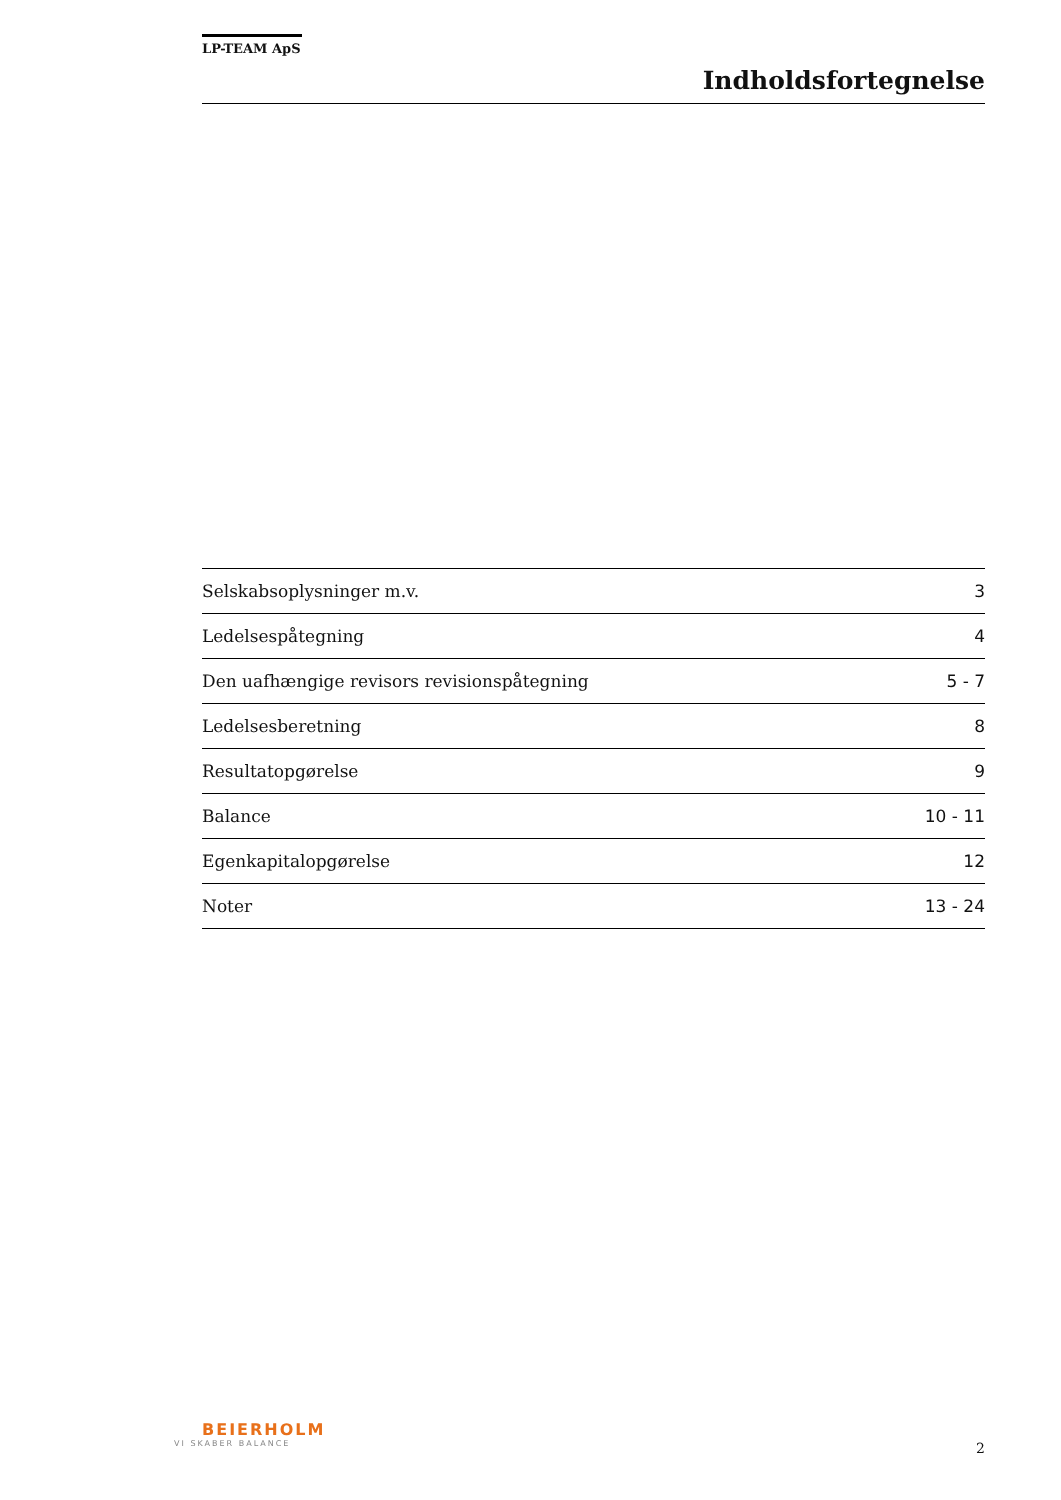LP-TEAM ApS
Indholdsfortegnelse
| Selskabsoplysninger m.v. | 3 |
| Ledelsespåtegning | 4 |
| Den uafhængige revisors revisionspåtegning | 5 - 7 |
| Ledelsesberetning | 8 |
| Resultatopgørelse | 9 |
| Balance | 10 - 11 |
| Egenkapitalopgørelse | 12 |
| Noter | 13 - 24 |
BEIERHOLM
VI SKABER BALANCE
2